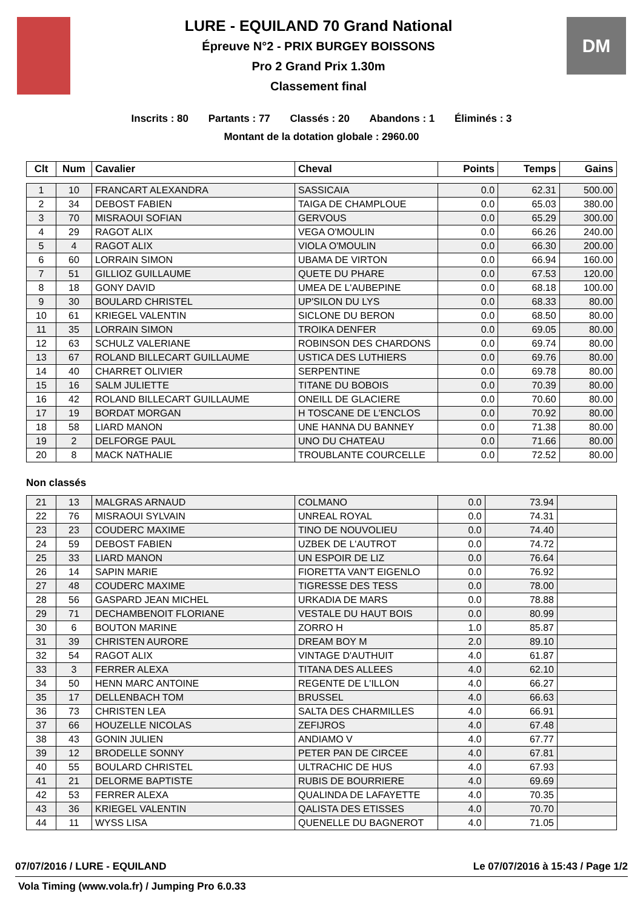LURE - EQUILAND 70 Grand National
Épreuve N°2 - PRIX BURGEY BOISSONS
Pro 2 Grand Prix 1.30m
Classement final
DM
Inscrits : 80 Partants : 77 Classés : 20 Abandons : 1 Éliminés : 3
Montant de la dotation globale : 2960.00
| Clt | Num | Cavalier | Cheval | Points | Temps | Gains |
| --- | --- | --- | --- | --- | --- | --- |
| 1 | 10 | FRANCART ALEXANDRA | SASSICAIA | 0.0 | 62.31 | 500.00 |
| 2 | 34 | DEBOST FABIEN | TAIGA DE CHAMPLOUE | 0.0 | 65.03 | 380.00 |
| 3 | 70 | MISRAOUI SOFIAN | GERVOUS | 0.0 | 65.29 | 300.00 |
| 4 | 29 | RAGOT ALIX | VEGA O'MOULIN | 0.0 | 66.26 | 240.00 |
| 5 | 4 | RAGOT ALIX | VIOLA O'MOULIN | 0.0 | 66.30 | 200.00 |
| 6 | 60 | LORRAIN SIMON | UBAMA DE VIRTON | 0.0 | 66.94 | 160.00 |
| 7 | 51 | GILLIOZ GUILLAUME | QUETE DU PHARE | 0.0 | 67.53 | 120.00 |
| 8 | 18 | GONY DAVID | UMEA DE L'AUBEPINE | 0.0 | 68.18 | 100.00 |
| 9 | 30 | BOULARD CHRISTEL | UP'SILON DU LYS | 0.0 | 68.33 | 80.00 |
| 10 | 61 | KRIEGEL VALENTIN | SICLONE DU BERON | 0.0 | 68.50 | 80.00 |
| 11 | 35 | LORRAIN SIMON | TROIKA DENFER | 0.0 | 69.05 | 80.00 |
| 12 | 63 | SCHULZ VALERIANE | ROBINSON DES CHARDONS | 0.0 | 69.74 | 80.00 |
| 13 | 67 | ROLAND BILLECART GUILLAUME | USTICA DES LUTHIERS | 0.0 | 69.76 | 80.00 |
| 14 | 40 | CHARRET OLIVIER | SERPENTINE | 0.0 | 69.78 | 80.00 |
| 15 | 16 | SALM JULIETTE | TITANE DU BOBOIS | 0.0 | 70.39 | 80.00 |
| 16 | 42 | ROLAND BILLECART GUILLAUME | ONEILL DE GLACIERE | 0.0 | 70.60 | 80.00 |
| 17 | 19 | BORDAT MORGAN | H TOSCANE DE L'ENCLOS | 0.0 | 70.92 | 80.00 |
| 18 | 58 | LIARD MANON | UNE HANNA DU BANNEY | 0.0 | 71.38 | 80.00 |
| 19 | 2 | DELFORGE PAUL | UNO DU CHATEAU | 0.0 | 71.66 | 80.00 |
| 20 | 8 | MACK NATHALIE | TROUBLANTE COURCELLE | 0.0 | 72.52 | 80.00 |
Non classés
| 21 | 13 | MALGRAS ARNAUD | COLMANO | 0.0 | 73.94 | |
| 22 | 76 | MISRAOUI SYLVAIN | UNREAL ROYAL | 0.0 | 74.31 | |
| 23 | 23 | COUDERC MAXIME | TINO DE NOUVOLIEU | 0.0 | 74.40 | |
| 24 | 59 | DEBOST FABIEN | UZBEK DE L'AUTROT | 0.0 | 74.72 | |
| 25 | 33 | LIARD MANON | UN ESPOIR DE LIZ | 0.0 | 76.64 | |
| 26 | 14 | SAPIN MARIE | FIORETTA VAN'T EIGENLO | 0.0 | 76.92 | |
| 27 | 48 | COUDERC MAXIME | TIGRESSE DES TESS | 0.0 | 78.00 | |
| 28 | 56 | GASPARD JEAN MICHEL | URKADIA DE MARS | 0.0 | 78.88 | |
| 29 | 71 | DECHAMBENOIT FLORIANE | VESTALE DU HAUT BOIS | 0.0 | 80.99 | |
| 30 | 6 | BOUTON MARINE | ZORRO H | 1.0 | 85.87 | |
| 31 | 39 | CHRISTEN AURORE | DREAM BOY M | 2.0 | 89.10 | |
| 32 | 54 | RAGOT ALIX | VINTAGE D'AUTHUIT | 4.0 | 61.87 | |
| 33 | 3 | FERRER ALEXA | TITANA DES ALLEES | 4.0 | 62.10 | |
| 34 | 50 | HENN MARC ANTOINE | REGENTE DE L'ILLON | 4.0 | 66.27 | |
| 35 | 17 | DELLENBACH TOM | BRUSSEL | 4.0 | 66.63 | |
| 36 | 73 | CHRISTEN LEA | SALTA DES CHARMILLES | 4.0 | 66.91 | |
| 37 | 66 | HOUZELLE NICOLAS | ZEFIJROS | 4.0 | 67.48 | |
| 38 | 43 | GONIN JULIEN | ANDIAMO V | 4.0 | 67.77 | |
| 39 | 12 | BRODELLE SONNY | PETER PAN DE CIRCEE | 4.0 | 67.81 | |
| 40 | 55 | BOULARD CHRISTEL | ULTRACHIC DE HUS | 4.0 | 67.93 | |
| 41 | 21 | DELORME BAPTISTE | RUBIS DE BOURRIERE | 4.0 | 69.69 | |
| 42 | 53 | FERRER ALEXA | QUALINDA DE LAFAYETTE | 4.0 | 70.35 | |
| 43 | 36 | KRIEGEL VALENTIN | QALISTA DES ETISSES | 4.0 | 70.70 | |
| 44 | 11 | WYSS LISA | QUENELLE DU BAGNEROT | 4.0 | 71.05 | |
07/07/2016 / LURE - EQUILAND Le 07/07/2016 à 15:43 / Page 1/2
Vola Timing (www.vola.fr) / Jumping Pro 6.0.33